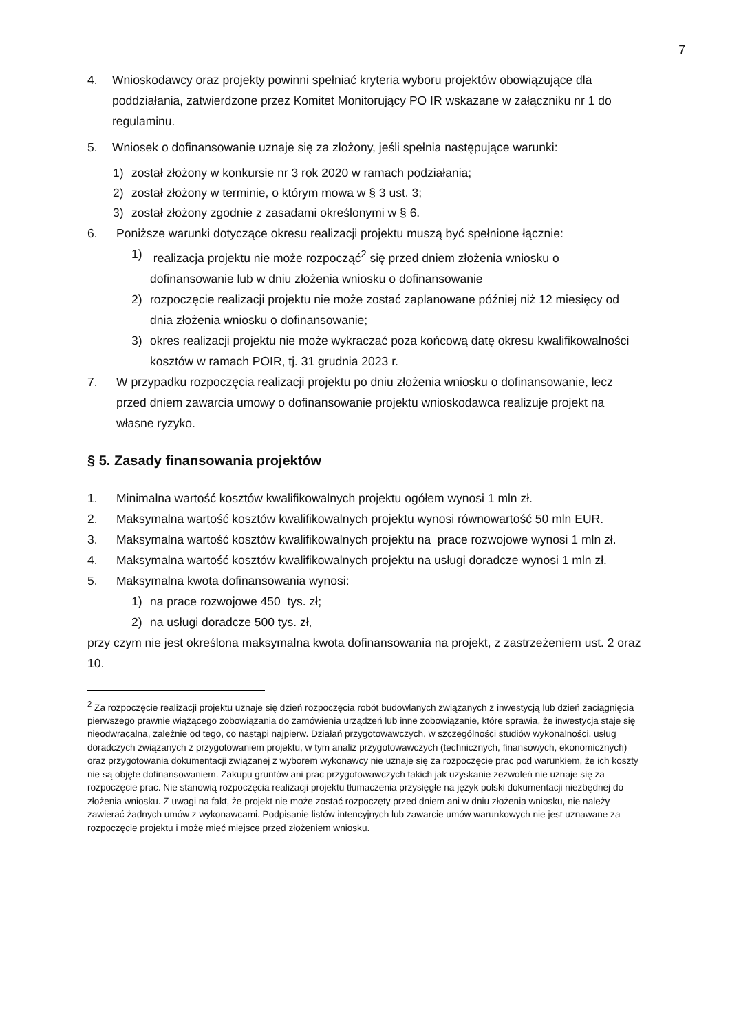7
4. Wnioskodawcy oraz projekty powinni spełniać kryteria wyboru projektów obowiązujące dla poddziałania, zatwierdzone przez Komitet Monitorujący PO IR wskazane w załączniku nr 1 do regulaminu.
5. Wniosek o dofinansowanie uznaje się za złożony, jeśli spełnia następujące warunki:
1) został złożony w konkursie nr 3 rok 2020 w ramach podziałania;
2) został złożony w terminie, o którym mowa w § 3 ust. 3;
3) został złożony zgodnie z zasadami określonymi w § 6.
6. Poniższe warunki dotyczące okresu realizacji projektu muszą być spełnione łącznie:
1) realizacja projektu nie może rozpocząć<sup>2</sup> się przed dniem złożenia wniosku o dofinansowanie lub w dniu złożenia wniosku o dofinansowanie
2) rozpoczęcie realizacji projektu nie może zostać zaplanowane później niż 12 miesięcy od dnia złożenia wniosku o dofinansowanie;
3) okres realizacji projektu nie może wykraczać poza końcową datę okresu kwalifikowalności kosztów w ramach POIR, tj. 31 grudnia 2023 r.
7. W przypadku rozpoczęcia realizacji projektu po dniu złożenia wniosku o dofinansowanie, lecz przed dniem zawarcia umowy o dofinansowanie projektu wnioskodawca realizuje projekt na własne ryzyko.
§ 5. Zasady finansowania projektów
1. Minimalna wartość kosztów kwalifikowalnych projektu ogółem wynosi 1 mln zł.
2. Maksymalna wartość kosztów kwalifikowalnych projektu wynosi równowartość 50 mln EUR.
3. Maksymalna wartość kosztów kwalifikowalnych projektu na prace rozwojowe wynosi 1 mln zł.
4. Maksymalna wartość kosztów kwalifikowalnych projektu na usługi doradcze wynosi 1 mln zł.
5. Maksymalna kwota dofinansowania wynosi:
1) na prace rozwojowe 450 tys. zł;
2) na usługi doradcze 500 tys. zł,
przy czym nie jest określona maksymalna kwota dofinansowania na projekt, z zastrzeżeniem ust. 2 oraz 10.
<sup>2</sup> Za rozpoczęcie realizacji projektu uznaje się dzień rozpoczęcia robót budowlanych związanych z inwestycją lub dzień zaciągnięcia pierwszego prawnie wiążącego zobowiązania do zamówienia urządzeń lub inne zobowiązanie, które sprawia, że inwestycja staje się nieodwracalna, zależnie od tego, co nastąpi najpierw. Działań przygotowawczych, w szczególności studiów wykonalności, usług doradczych związanych z przygotowaniem projektu, w tym analiz przygotowawczych (technicznych, finansowych, ekonomicznych) oraz przygotowania dokumentacji związanej z wyborem wykonawcy nie uznaje się za rozpoczęcie prac pod warunkiem, że ich koszty nie są objęte dofinansowaniem. Zakupu gruntów ani prac przygotowawczych takich jak uzyskanie zezwoleń nie uznaje się za rozpoczęcie prac. Nie stanowią rozpoczęcia realizacji projektu tłumaczenia przysięgłe na język polski dokumentacji niezbędnej do złożenia wniosku. Z uwagi na fakt, że projekt nie może zostać rozpoczęty przed dniem ani w dniu złożenia wniosku, nie należy zawierać żadnych umów z wykonawcami. Podpisanie listów intencyjnych lub zawarcie umów warunkowych nie jest uznawane za rozpoczęcie projektu i może mieć miejsce przed złożeniem wniosku.